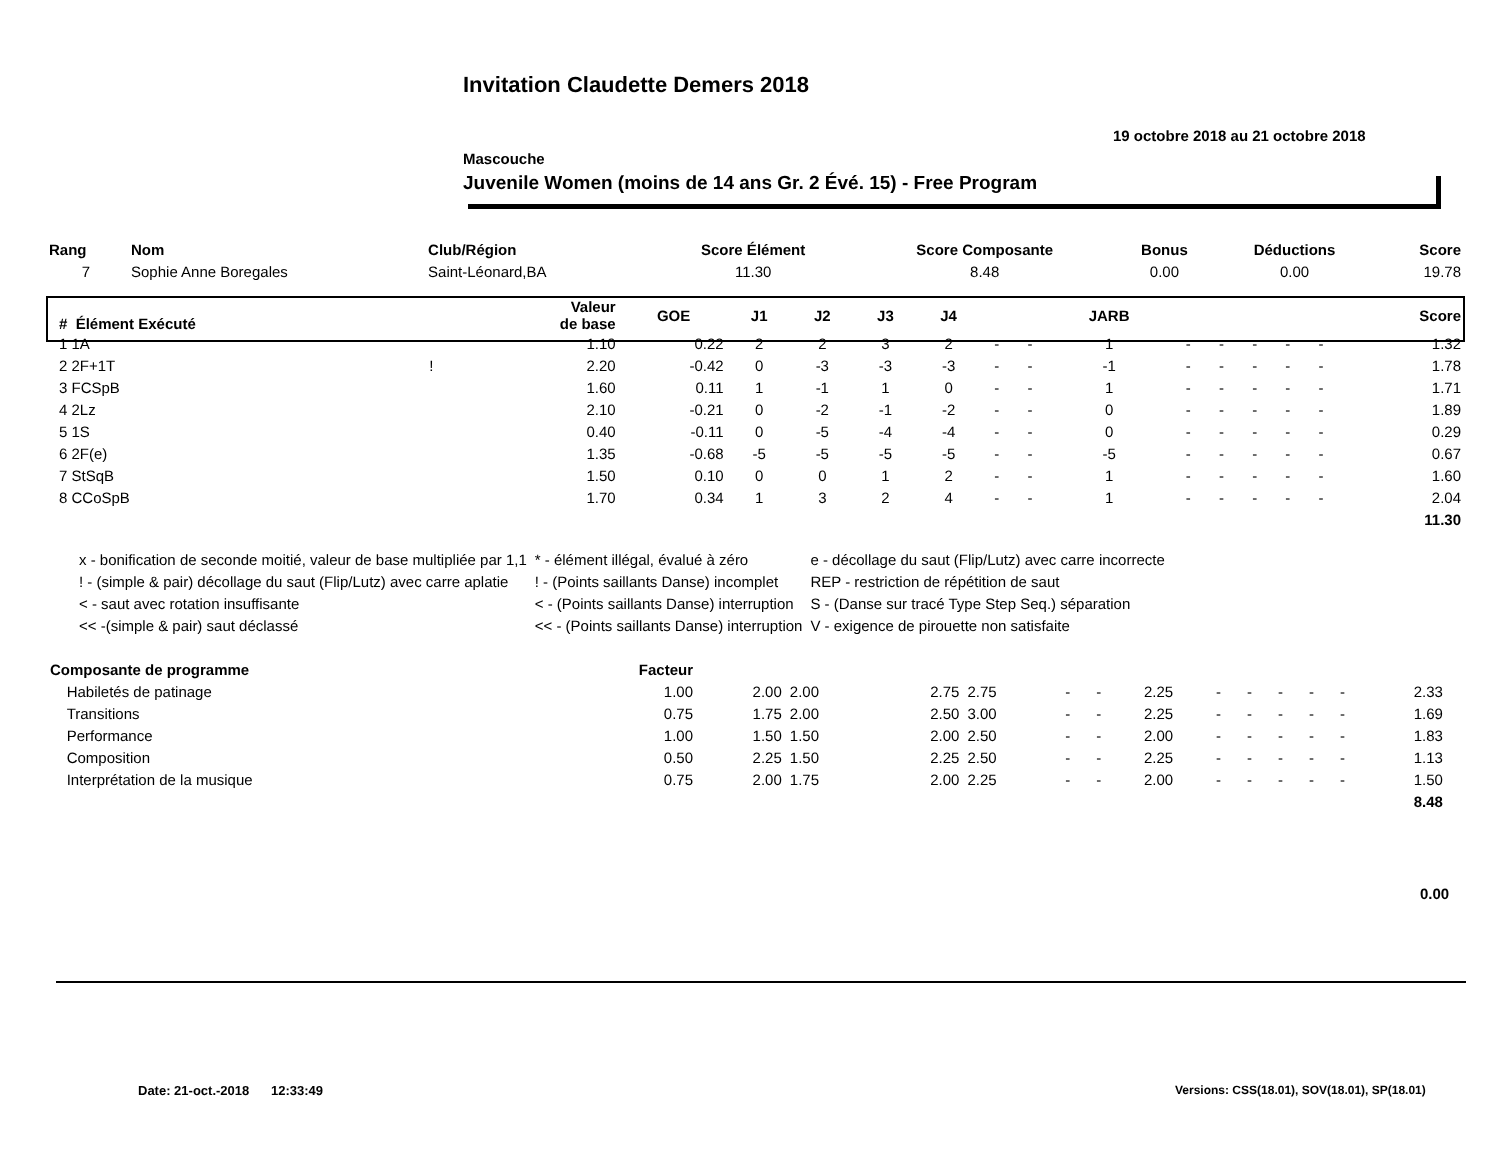Invitation Claudette Demers 2018
19 octobre 2018 au 21 octobre 2018
Mascouche
Juvenile Women (moins de 14 ans Gr. 2 Évé. 15) - Free Program
| Rang | Nom | Club/Région | Score Élément | Score Composante | Bonus | Déductions | Score |
| --- | --- | --- | --- | --- | --- | --- | --- |
| 7 | Sophie Anne Boregales | Saint-Léonard,BA | 11.30 | 8.48 | 0.00 | 0.00 | 19.78 |
| # Élément Exécuté | | Valeur de base | GOE | J1 | J2 | J3 | J4 | | | JARB | | | | | | Score |
| --- | --- | --- | --- | --- | --- | --- | --- | --- | --- | --- | --- | --- | --- | --- | --- | --- |
| 1 1A | | 1.10 | 0.22 | 2 | 2 | 3 | 2 | - | - | 1 | - | - | - | - | - | 1.32 |
| 2 2F+1T | ! | 2.20 | -0.42 | 0 | -3 | -3 | -3 | - | - | -1 | - | - | - | - | - | 1.78 |
| 3 FCSpB | | 1.60 | 0.11 | 1 | -1 | 1 | 0 | - | - | 1 | - | - | - | - | - | 1.71 |
| 4 2Lz | | 2.10 | -0.21 | 0 | -2 | -1 | -2 | - | - | 0 | - | - | - | - | - | 1.89 |
| 5 1S | | 0.40 | -0.11 | 0 | -5 | -4 | -4 | - | - | 0 | - | - | - | - | - | 0.29 |
| 6 2F(e) | | 1.35 | -0.68 | -5 | -5 | -5 | -5 | - | - | -5 | - | - | - | - | - | 0.67 |
| 7 StSqB | | 1.50 | 0.10 | 0 | 0 | 1 | 2 | - | - | 1 | - | - | - | - | - | 1.60 |
| 8 CCoSpB | | 1.70 | 0.34 | 1 | 3 | 2 | 4 | - | - | 1 | - | - | - | - | - | 2.04 |
| 11.30 | | | | | | | | | | | | | | | | |
| x - bonification de seconde moitié, valeur de base multipliée par 1,1 | * - élément illégal, évalué à zéro | e - décollage du saut (Flip/Lutz) avec carre incorrecte |
| ! - (simple & pair) décollage du saut (Flip/Lutz) avec carre aplatie | ! - (Points saillants Danse) incomplet | REP - restriction de répétition de saut |
| < - saut avec rotation insuffisante | < - (Points saillants Danse) interruption | S - (Danse sur tracé Type Step Seq.) séparation |
| << -(simple & pair) saut déclassé | << - (Points saillants Danse) interruption | V - exigence de pirouette non satisfaite |
| Composante de programme | Facteur | | | | | | | | | | | | | | |
| --- | --- | --- | --- | --- | --- | --- | --- | --- | --- | --- | --- | --- | --- | --- | --- |
| Habiletés de patinage | 1.00 | 2.00 | 2.00 | 2.75 | 2.75 | - | - | 2.25 | - | - | - | - | - | 2.33 | |
| Transitions | 0.75 | 1.75 | 2.00 | 2.50 | 3.00 | - | - | 2.25 | - | - | - | - | - | 1.69 | |
| Performance | 1.00 | 1.50 | 1.50 | 2.00 | 2.50 | - | - | 2.00 | - | - | - | - | - | 1.83 | |
| Composition | 0.50 | 2.25 | 1.50 | 2.25 | 2.50 | - | - | 2.25 | - | - | - | - | - | 1.13 | |
| Interprétation de la musique | 0.75 | 2.00 | 1.75 | 2.00 | 2.25 | - | - | 2.00 | - | - | - | - | - | 1.50 | |
| 8.48 | | | | | | | | | | | | | | | |
0.00
Date: 21-oct.-2018 12:33:49
Versions: CSS(18.01), SOV(18.01), SP(18.01)